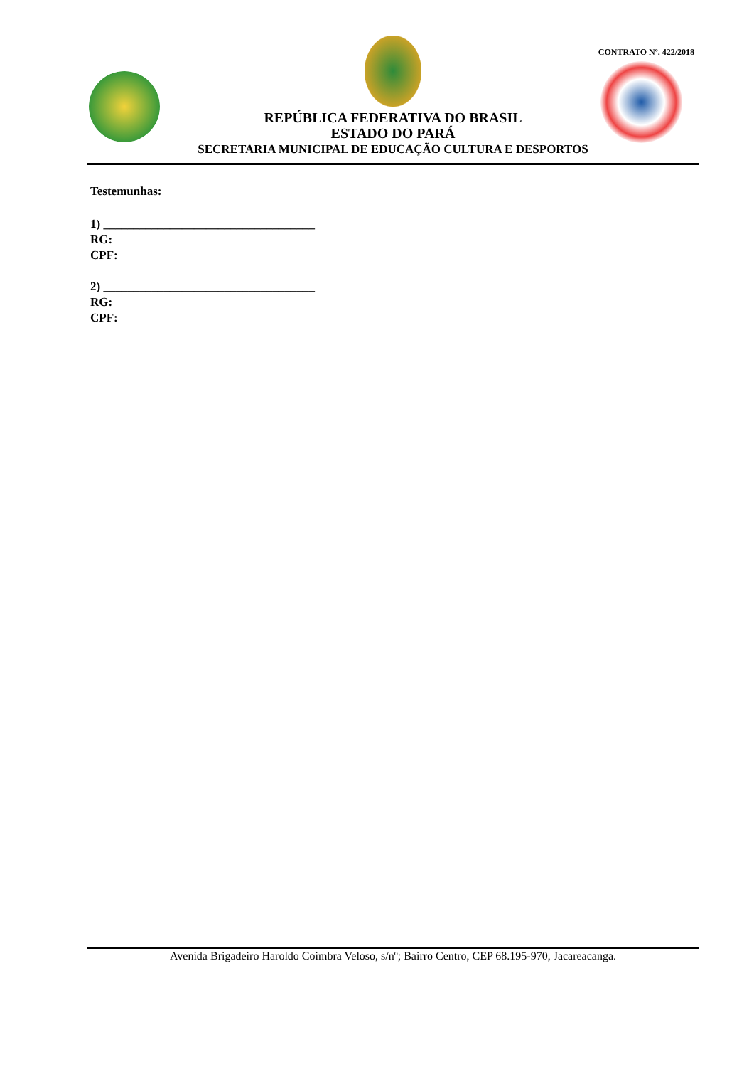CONTRATO Nº. 422/2018
REPÚBLICA FEDERATIVA DO BRASIL
ESTADO DO PARÁ
SECRETARIA MUNICIPAL DE EDUCAÇÃO CULTURA E DESPORTOS
Testemunhas:
1) ___________________________________
RG:
CPF:
2) ___________________________________
RG:
CPF:
Avenida Brigadeiro Haroldo Coimbra Veloso, s/nº; Bairro Centro, CEP 68.195-970, Jacareacanga.